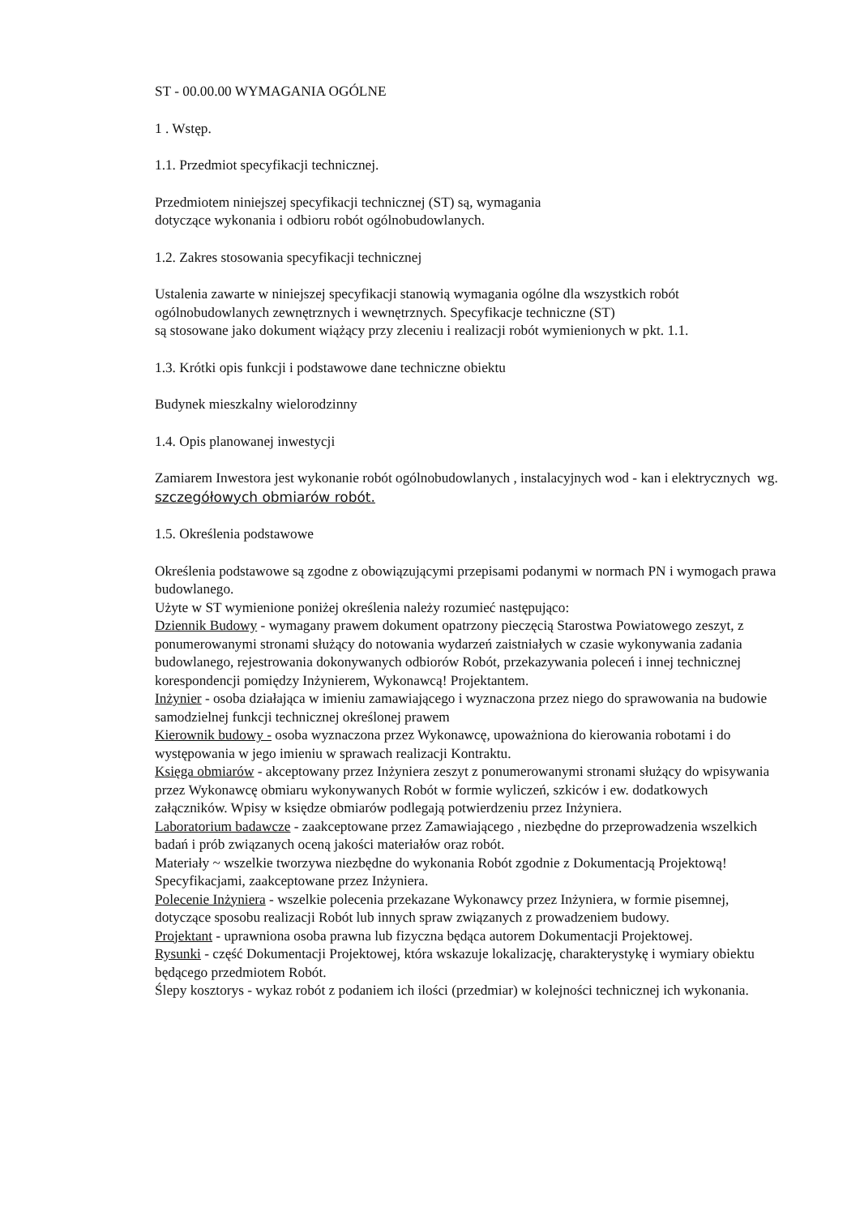ST - 00.00.00 WYMAGANIA OGÓLNE
1 . Wstęp.
1.1. Przedmiot specyfikacji technicznej.
Przedmiotem niniejszej specyfikacji technicznej (ST) są, wymagania
dotyczące wykonania i odbioru robót ogólnobudowlanych.
1.2. Zakres stosowania specyfikacji technicznej
Ustalenia zawarte w niniejszej specyfikacji stanowią wymagania ogólne dla wszystkich robót ogólnobudowlanych zewnętrznych i wewnętrznych. Specyfikacje techniczne (ST)
są stosowane jako dokument wiążący przy zleceniu i realizacji robót wymienionych w pkt. 1.1.
1.3. Krótki opis funkcji i podstawowe dane techniczne obiektu
Budynek mieszkalny wielorodzinny
1.4. Opis planowanej inwestycji
Zamiarem Inwestora jest wykonanie robót ogólnobudowlanych , instalacyjnych wod - kan i elektrycznych wg. szczegółowych obmiarów robót.
1.5. Określenia podstawowe
Określenia podstawowe są zgodne z obowiązującymi przepisami podanymi w normach PN i wymogach prawa budowlanego.
Użyte w ST wymienione poniżej określenia należy rozumieć następująco:
Dziennik Budowy - wymagany prawem dokument opatrzony pieczęcią Starostwa Powiatowego zeszyt, z ponumerowanymi stronami służący do notowania wydarzeń zaistniałych w czasie wykonywania zadania budowlanego, rejestrowania dokonywanych odbiorów Robót, przekazywania poleceń i innej technicznej korespondencji pomiędzy Inżynierem, Wykonawcą! Projektantem.
Inżynier - osoba działająca w imieniu zamawiającego i wyznaczona przez niego do sprawowania na budowie samodzielnej funkcji technicznej określonej prawem
Kierownik budowy - osoba wyznaczona przez Wykonawcę, upoważniona do kierowania robotami i do występowania w jego imieniu w sprawach realizacji Kontraktu.
Księga obmiarów - akceptowany przez Inżyniera zeszyt z ponumerowanymi stronami służący do wpisywania przez Wykonawcę obmiaru wykonywanych Robót w formie wyliczeń, szkiców i ew. dodatkowych załączników. Wpisy w księdze obmiarów podlegają potwierdzeniu przez Inżyniera.
Laboratorium badawcze - zaakceptowane przez Zamawiającego , niezbędne do przeprowadzenia wszelkich badań i prób związanych oceną jakości materiałów oraz robót.
Materiały ~ wszelkie tworzywa niezbędne do wykonania Robót zgodnie z Dokumentacją Projektową! Specyfikacjami, zaakceptowane przez Inżyniera.
Polecenie Inżyniera - wszelkie polecenia przekazane Wykonawcy przez Inżyniera, w formie pisemnej, dotyczące sposobu realizacji Robót lub innych spraw związanych z prowadzeniem budowy.
Projektant - uprawniona osoba prawna lub fizyczna będąca autorem Dokumentacji Projektowej.
Rysunki - część Dokumentacji Projektowej, która wskazuje lokalizację, charakterystykę i wymiary obiektu będącego przedmiotem Robót.
Ślepy kosztorys - wykaz robót z podaniem ich ilości (przedmiar) w kolejności technicznej ich wykonania.